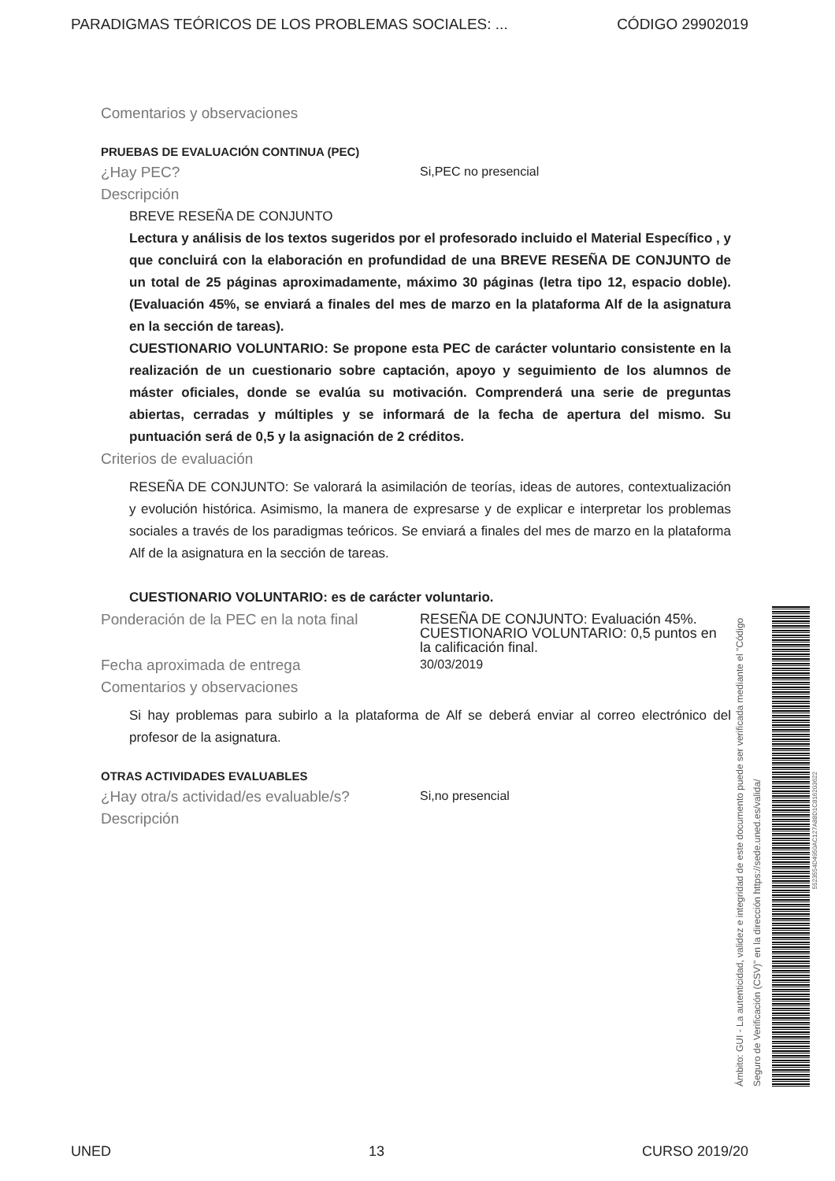PARADIGMAS TEÓRICOS DE LOS PROBLEMAS SOCIALES: ... CÓDIGO 29902019
Comentarios y observaciones
PRUEBAS DE EVALUACIÓN CONTINUA (PEC)
¿Hay PEC?
Si,PEC no presencial
Descripción
BREVE RESEÑA DE CONJUNTO
Lectura y análisis de los textos sugeridos por el profesorado incluido el Material Específico , y que concluirá con la elaboración en profundidad de una BREVE RESEÑA DE CONJUNTO de un total de 25 páginas aproximadamente, máximo 30 páginas (letra tipo 12, espacio doble). (Evaluación 45%, se enviará a finales del mes de marzo en la plataforma Alf de la asignatura en la sección de tareas).
CUESTIONARIO VOLUNTARIO: Se propone esta PEC de carácter voluntario consistente en la realización de un cuestionario sobre captación, apoyo y seguimiento de los alumnos de máster oficiales, donde se evalúa su motivación. Comprenderá una serie de preguntas abiertas, cerradas y múltiples y se informará de la fecha de apertura del mismo. Su puntuación será de 0,5 y la asignación de 2 créditos.
Criterios de evaluación
RESEÑA DE CONJUNTO: Se valorará la asimilación de teorías, ideas de autores, contextualización y evolución histórica. Asimismo, la manera de expresarse y de explicar e interpretar los problemas sociales a través de los paradigmas teóricos. Se enviará a finales del mes de marzo en la plataforma Alf de la asignatura en la sección de tareas.
CUESTIONARIO VOLUNTARIO: es de carácter voluntario.
Ponderación de la PEC en la nota final
RESEÑA DE CONJUNTO: Evaluación 45%.
CUESTIONARIO VOLUNTARIO: 0,5 puntos en la calificación final.
Fecha aproximada de entrega
30/03/2019
Comentarios y observaciones
Si hay problemas para subirlo a la plataforma de Alf se deberá enviar al correo electrónico del profesor de la asignatura.
OTRAS ACTIVIDADES EVALUABLES
¿Hay otra/s actividad/es evaluable/s?
Si,no presencial
Descripción
Ámbito: GUI - La autenticidad, validez e integridad de este documento puede ser verificada mediante el "Código Seguro de Verificación (CSV)" en la dirección https://sede.uned.es/valida/
5523554D4950AC127A88D1C816203622
UNED 13 CURSO 2019/20